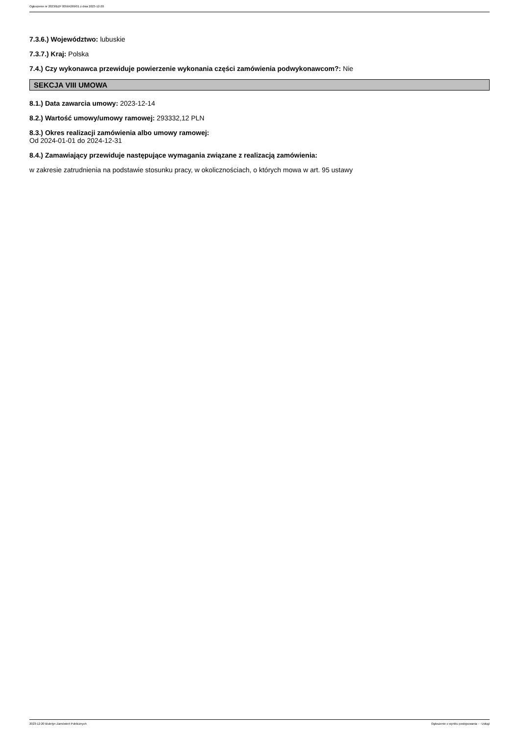Ogłoszenie nr 2023/BZP 00564269/01 z dnia 2023-12-20
7.3.6.) Województwo: lubuskie
7.3.7.) Kraj: Polska
7.4.) Czy wykonawca przewiduje powierzenie wykonania części zamówienia podwykonawcom?: Nie
SEKCJA VIII UMOWA
8.1.) Data zawarcia umowy: 2023-12-14
8.2.) Wartość umowy/umowy ramowej: 293332,12 PLN
8.3.) Okres realizacji zamówienia albo umowy ramowej:
Od 2024-01-01 do 2024-12-31
8.4.) Zamawiający przewiduje następujące wymagania związane z realizacją zamówienia:
w zakresie zatrudnienia na podstawie stosunku pracy, w okolicznościach, o których mowa w art. 95 ustawy
2023-12-20 Biuletyn Zamówień Publicznych Ogłoszenie o wyniku postępowania - - Usługi